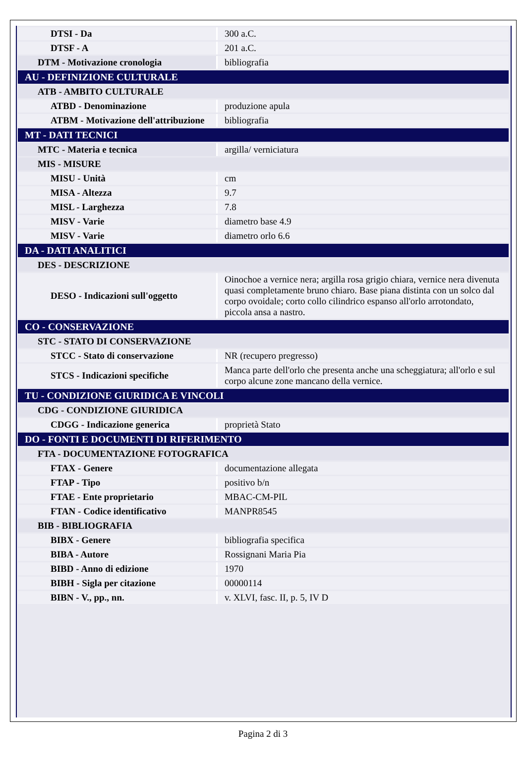| DTSI - Da | 300 a.C. |
| DTSF - A | 201 a.C. |
| DTM - Motivazione cronologia | bibliografia |
| AU - DEFINIZIONE CULTURALE | |
| ATB - AMBITO CULTURALE | |
| ATBD - Denominazione | produzione apula |
| ATBM - Motivazione dell'attribuzione | bibliografia |
| MT - DATI TECNICI | |
| MTC - Materia e tecnica | argilla/ verniciatura |
| MIS - MISURE | |
| MISU - Unità | cm |
| MISA - Altezza | 9.7 |
| MISL - Larghezza | 7.8 |
| MISV - Varie | diametro base 4.9 |
| MISV - Varie | diametro orlo 6.6 |
| DA - DATI ANALITICI | |
| DES - DESCRIZIONE | |
| DESO - Indicazioni sull'oggetto | Oinochoe a vernice nera; argilla rosa grigio chiara, vernice nera divenuta quasi completamente bruno chiaro. Base piana distinta con un solco dal corpo ovoidale; corto collo cilindrico espanso all'orlo arrotondato, piccola ansa a nastro. |
| CO - CONSERVAZIONE | |
| STC - STATO DI CONSERVAZIONE | |
| STCC - Stato di conservazione | NR (recupero pregresso) |
| STCS - Indicazioni specifiche | Manca parte dell'orlo che presenta anche una scheggiatura; all'orlo e sul corpo alcune zone mancano della vernice. |
| TU - CONDIZIONE GIURIDICA E VINCOLI | |
| CDG - CONDIZIONE GIURIDICA | |
| CDGG - Indicazione generica | proprietà Stato |
| DO - FONTI E DOCUMENTI DI RIFERIMENTO | |
| FTA - DOCUMENTAZIONE FOTOGRAFICA | |
| FTAX - Genere | documentazione allegata |
| FTAP - Tipo | positivo b/n |
| FTAE - Ente proprietario | MBAC-CM-PIL |
| FTAN - Codice identificativo | MANPR8545 |
| BIB - BIBLIOGRAFIA | |
| BIBX - Genere | bibliografia specifica |
| BIBA - Autore | Rossignani Maria Pia |
| BIBD - Anno di edizione | 1970 |
| BIBH - Sigla per citazione | 00000114 |
| BIBN - V., pp., nn. | v. XLVI, fasc. II, p. 5, IV D |
Pagina 2 di 3